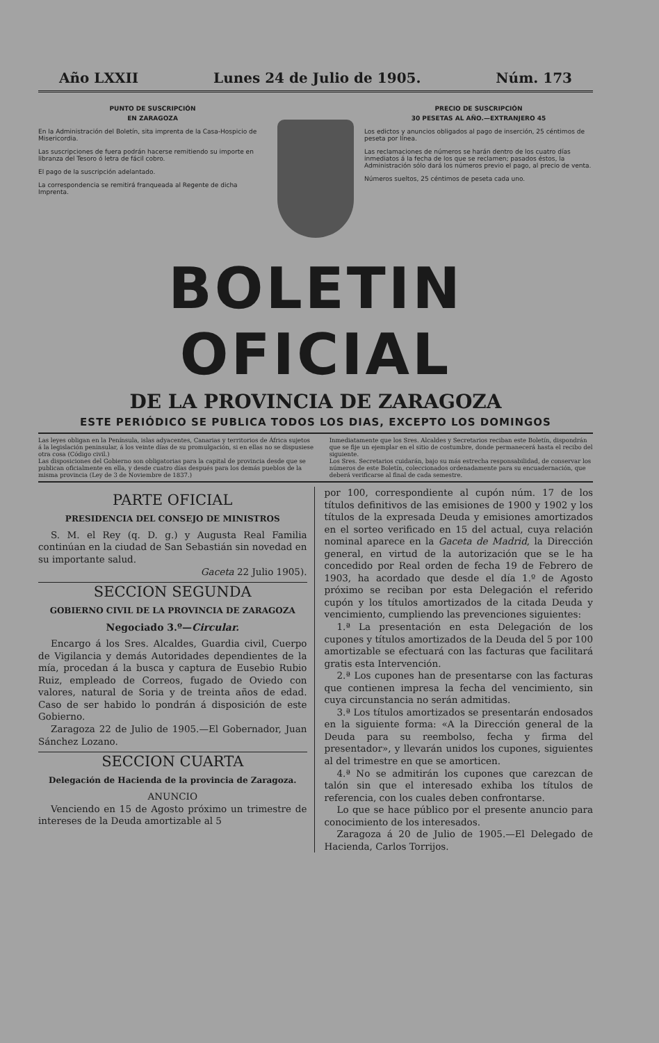Año LXXII Lunes 24 de Julio de 1905. Núm. 173
PUNTO DE SUSCRIPCIÓN
EN ZARAGOZA
En la Administración del Boletín, sita imprenta de la Casa-Hospicio de Misericordia.
Las suscripciones de fuera podrán hacerse remitiendo su importe en libranza del Tesoro ó letra de fácil cobro.
El pago de la suscripción adelantado.
La correspondencia se remitirá franqueada al Regente de dicha Imprenta.
PRECIO DE SUSCRIPCIÓN
30 PESETAS AL AÑO.—EXTRANJERO 45
Los edictos y anuncios obligados al pago de inserción, 25 céntimos de peseta por línea.
Las reclamaciones de números se harán dentro de los cuatro días inmediatos á la fecha de los que se reclamen; pasados éstos, la Administración sólo dará los números previo el pago, al precio de venta.
Números sueltos, 25 céntimos de peseta cada uno.
BOLETIN OFICIAL
DE LA PROVINCIA DE ZARAGOZA
ESTE PERIÓDICO SE PUBLICA TODOS LOS DIAS, EXCEPTO LOS DOMINGOS
Las leyes obligan en la Península, islas adyacentes, Canarias y territorios de África sujetos á la legislación peninsular, á los veinte días de su promulgación, si en ellas no se dispusiese otra cosa (Código civil.)
Las disposiciones del Gobierno son obligatorias para la capital de provincia desde que se publican oficialmente en ella, y desde cuatro días después para los demás pueblos de la misma provincia (Ley de 3 de Noviembre de 1837.)
Inmediatamente que los Sres. Alcaldes y Secretarios reciban este Boletín, dispondrán que se fije un ejemplar en el sitio de costumbre, donde permanecerá hasta el recibo del siguiente.
Los Sres. Secretarios cuidarán, bajo su más estrecha responsabilidad, de conservar los números de este Boletín, coleccionados ordenadamente para su encuadernación, que deberá verificarse al final de cada semestre.
PARTE OFICIAL
PRESIDENCIA DEL CONSEJO DE MINISTROS
S. M. el Rey (q. D. g.) y Augusta Real Familia continúan en la ciudad de San Sebastián sin novedad en su importante salud.
Gaceta 22 Julio 1905).
SECCION SEGUNDA
GOBIERNO CIVIL DE LA PROVINCIA DE ZARAGOZA
Negociado 3.º—Circular.
Encargo á los Sres. Alcaldes, Guardia civil, Cuerpo de Vigilancia y demás Autoridades dependientes de la mía, procedan á la busca y captura de Eusebio Rubio Ruiz, empleado de Correos, fugado de Oviedo con valores, natural de Soria y de treinta años de edad. Caso de ser habido lo pondrán á disposición de este Gobierno.
Zaragoza 22 de Julio de 1905.—El Gobernador, Juan Sánchez Lozano.
SECCION CUARTA
Delegación de Hacienda de la provincia de Zaragoza.
ANUNCIO
Venciendo en 15 de Agosto próximo un trimestre de intereses de la Deuda amortizable al 5
por 100, correspondiente al cupón núm. 17 de los títulos definitivos de las emisiones de 1900 y 1902 y los títulos de la expresada Deuda y emisiones amortizados en el sorteo verificado en 15 del actual, cuya relación nominal aparece en la Gaceta de Madrid, la Dirección general, en virtud de la autorización que se le ha concedido por Real orden de fecha 19 de Febrero de 1903, ha acordado que desde el día 1.º de Agosto próximo se reciban por esta Delegación el referido cupón y los títulos amortizados de la citada Deuda y vencimiento, cumpliendo las prevenciones siguientes:
1.ª La presentación en esta Delegación de los cupones y títulos amortizados de la Deuda del 5 por 100 amortizable se efectuará con las facturas que facilitará gratis esta Intervención.
2.ª Los cupones han de presentarse con las facturas que contienen impresa la fecha del vencimiento, sin cuya circunstancia no serán admitidas.
3.ª Los títulos amortizados se presentarán endosados en la siguiente forma: «A la Dirección general de la Deuda para su reembolso, fecha y firma del presentador», y llevarán unidos los cupones, siguientes al del trimestre en que se amorticen.
4.ª No se admitirán los cupones que carezcan de talón sin que el interesado exhiba los títulos de referencia, con los cuales deben confrontarse.
Lo que se hace público por el presente anuncio para conocimiento de los interesados.
Zaragoza á 20 de Julio de 1905.—El Delegado de Hacienda, Carlos Torrijos.